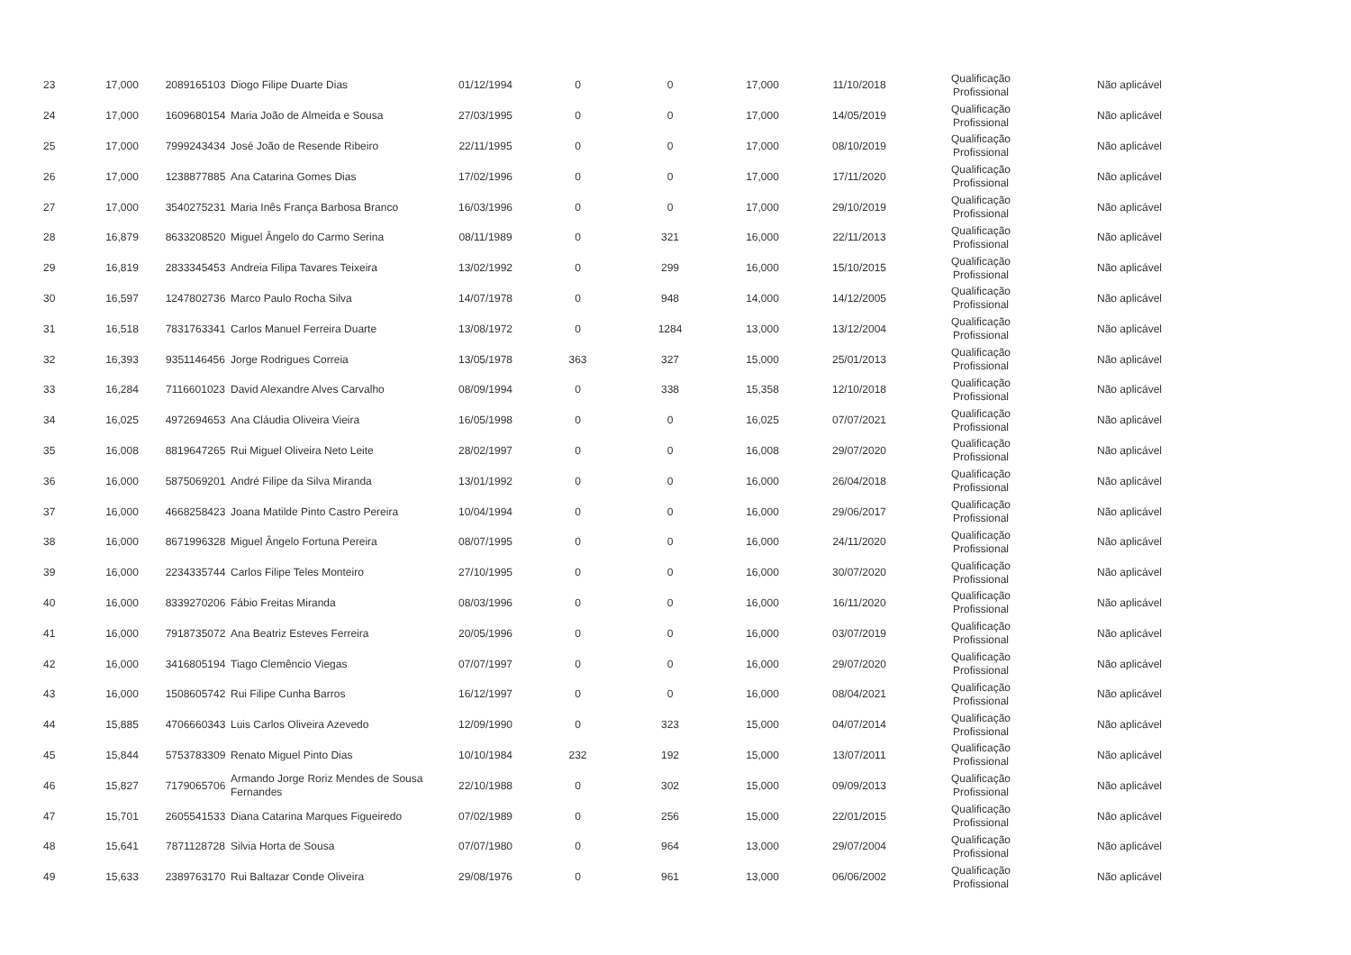| 23 | 17,000 | 2089165103 | Diogo Filipe Duarte Dias | 01/12/1994 | 0 | 0 | 17,000 | 11/10/2018 | Qualificação Profissional | Não aplicável |
| 24 | 17,000 | 1609680154 | Maria João de Almeida e Sousa | 27/03/1995 | 0 | 0 | 17,000 | 14/05/2019 | Qualificação Profissional | Não aplicável |
| 25 | 17,000 | 7999243434 | José João de Resende Ribeiro | 22/11/1995 | 0 | 0 | 17,000 | 08/10/2019 | Qualificação Profissional | Não aplicável |
| 26 | 17,000 | 1238877885 | Ana Catarina Gomes Dias | 17/02/1996 | 0 | 0 | 17,000 | 17/11/2020 | Qualificação Profissional | Não aplicável |
| 27 | 17,000 | 3540275231 | Maria Inês França Barbosa Branco | 16/03/1996 | 0 | 0 | 17,000 | 29/10/2019 | Qualificação Profissional | Não aplicável |
| 28 | 16,879 | 8633208520 | Miguel Ângelo do Carmo Serina | 08/11/1989 | 0 | 321 | 16,000 | 22/11/2013 | Qualificação Profissional | Não aplicável |
| 29 | 16,819 | 2833345453 | Andreia Filipa Tavares Teixeira | 13/02/1992 | 0 | 299 | 16,000 | 15/10/2015 | Qualificação Profissional | Não aplicável |
| 30 | 16,597 | 1247802736 | Marco Paulo Rocha Silva | 14/07/1978 | 0 | 948 | 14,000 | 14/12/2005 | Qualificação Profissional | Não aplicável |
| 31 | 16,518 | 7831763341 | Carlos Manuel Ferreira Duarte | 13/08/1972 | 0 | 1284 | 13,000 | 13/12/2004 | Qualificação Profissional | Não aplicável |
| 32 | 16,393 | 9351146456 | Jorge Rodrigues Correia | 13/05/1978 | 363 | 327 | 15,000 | 25/01/2013 | Qualificação Profissional | Não aplicável |
| 33 | 16,284 | 7116601023 | David Alexandre Alves Carvalho | 08/09/1994 | 0 | 338 | 15,358 | 12/10/2018 | Qualificação Profissional | Não aplicável |
| 34 | 16,025 | 4972694653 | Ana Cláudia Oliveira Vieira | 16/05/1998 | 0 | 0 | 16,025 | 07/07/2021 | Qualificação Profissional | Não aplicável |
| 35 | 16,008 | 8819647265 | Rui Miguel Oliveira Neto Leite | 28/02/1997 | 0 | 0 | 16,008 | 29/07/2020 | Qualificação Profissional | Não aplicável |
| 36 | 16,000 | 5875069201 | André Filipe da Silva Miranda | 13/01/1992 | 0 | 0 | 16,000 | 26/04/2018 | Qualificação Profissional | Não aplicável |
| 37 | 16,000 | 4668258423 | Joana Matilde Pinto Castro Pereira | 10/04/1994 | 0 | 0 | 16,000 | 29/06/2017 | Qualificação Profissional | Não aplicável |
| 38 | 16,000 | 8671996328 | Miguel Ângelo Fortuna Pereira | 08/07/1995 | 0 | 0 | 16,000 | 24/11/2020 | Qualificação Profissional | Não aplicável |
| 39 | 16,000 | 2234335744 | Carlos Filipe Teles Monteiro | 27/10/1995 | 0 | 0 | 16,000 | 30/07/2020 | Qualificação Profissional | Não aplicável |
| 40 | 16,000 | 8339270206 | Fábio Freitas Miranda | 08/03/1996 | 0 | 0 | 16,000 | 16/11/2020 | Qualificação Profissional | Não aplicável |
| 41 | 16,000 | 7918735072 | Ana Beatriz Esteves Ferreira | 20/05/1996 | 0 | 0 | 16,000 | 03/07/2019 | Qualificação Profissional | Não aplicável |
| 42 | 16,000 | 3416805194 | Tiago Clemêncio Viegas | 07/07/1997 | 0 | 0 | 16,000 | 29/07/2020 | Qualificação Profissional | Não aplicável |
| 43 | 16,000 | 1508605742 | Rui Filipe Cunha Barros | 16/12/1997 | 0 | 0 | 16,000 | 08/04/2021 | Qualificação Profissional | Não aplicável |
| 44 | 15,885 | 4706660343 | Luis Carlos Oliveira Azevedo | 12/09/1990 | 0 | 323 | 15,000 | 04/07/2014 | Qualificação Profissional | Não aplicável |
| 45 | 15,844 | 5753783309 | Renato Miguel Pinto Dias | 10/10/1984 | 232 | 192 | 15,000 | 13/07/2011 | Qualificação Profissional | Não aplicável |
| 46 | 15,827 | 7179065706 | Armando Jorge Roriz Mendes de Sousa Fernandes | 22/10/1988 | 0 | 302 | 15,000 | 09/09/2013 | Qualificação Profissional | Não aplicável |
| 47 | 15,701 | 2605541533 | Diana Catarina Marques Figueiredo | 07/02/1989 | 0 | 256 | 15,000 | 22/01/2015 | Qualificação Profissional | Não aplicável |
| 48 | 15,641 | 7871128728 | Silvia Horta de Sousa | 07/07/1980 | 0 | 964 | 13,000 | 29/07/2004 | Qualificação Profissional | Não aplicável |
| 49 | 15,633 | 2389763170 | Rui Baltazar Conde Oliveira | 29/08/1976 | 0 | 961 | 13,000 | 06/06/2002 | Qualificação Profissional | Não aplicável |